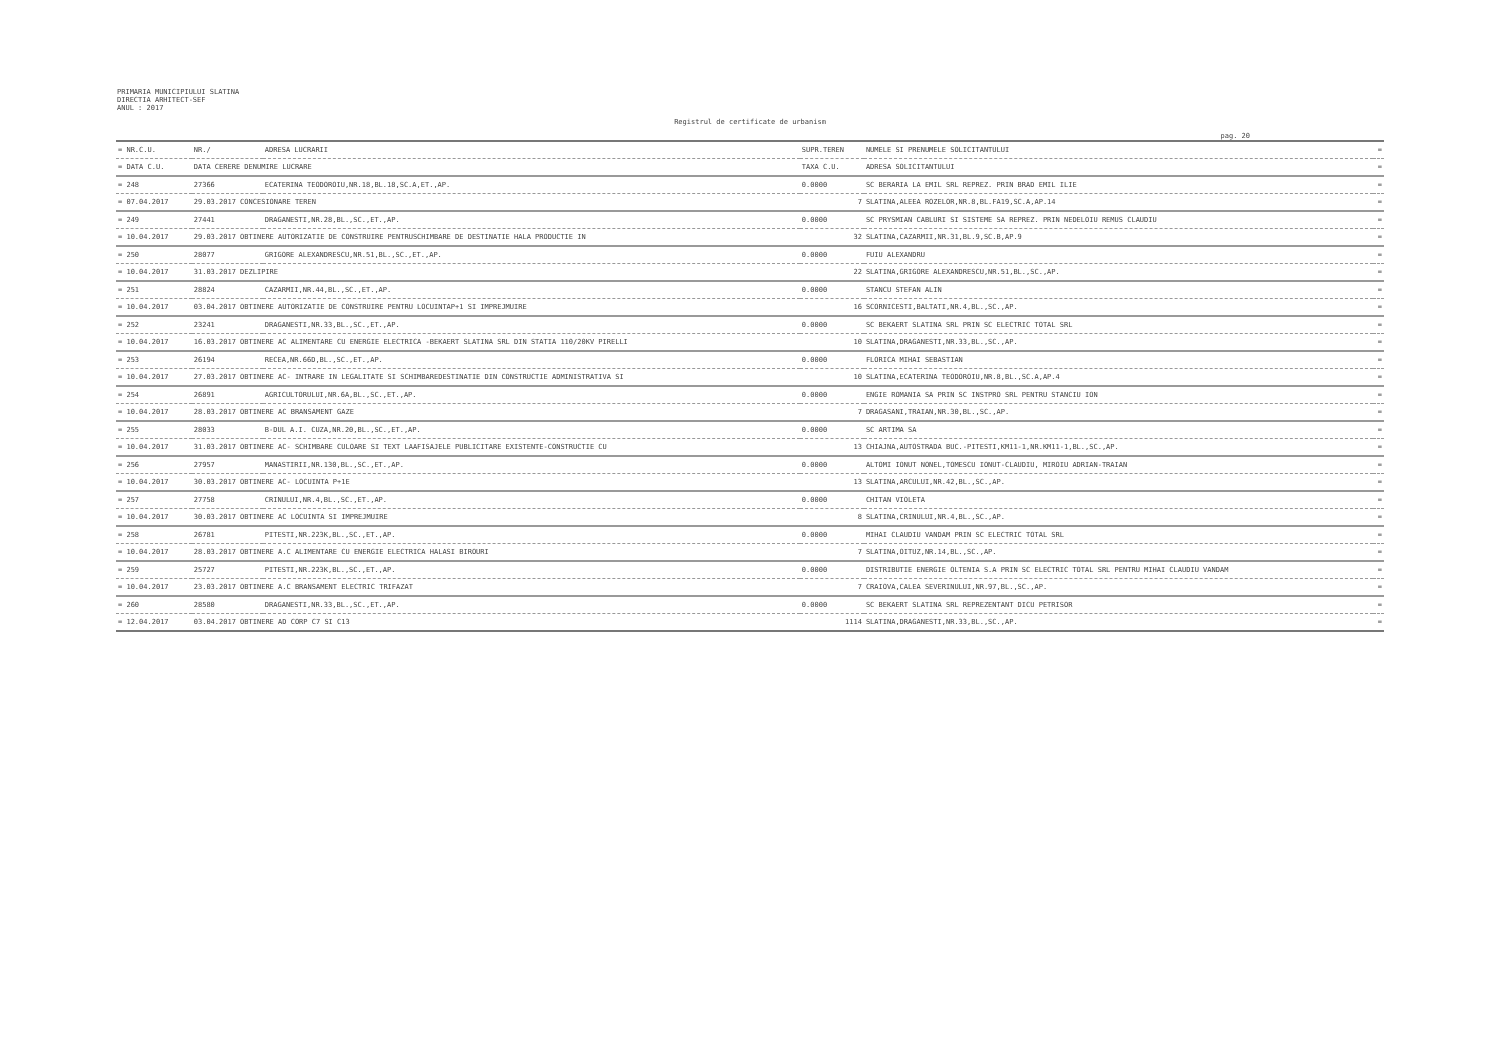PRIMARIA MUNICIPIULUI SLATINA
DIRECTIA ARHITECT-SEF
ANUL : 2017
Registrul de certificate de urbanism
pag. 20
| = NR.C.U. | NR./ | ADRESA LUCRARII | SUPR.TEREN | NUMELE SI PRENUMELE SOLICITANTULUI | = |
| = DATA C.U. | DATA CERERE DENUMIRE LUCRARE | | TAXA C.U. | ADRESA SOLICITANTULUI | = |
| = 248 | 27366 | ECATERINA TEODOROIU,NR.18,BL.18,SC.A,ET.,AP. | 0.0000 | SC BERARIA LA EMIL SRL REPREZ. PRIN BRAD EMIL ILIE | = |
| = 07.04.2017 | 29.03.2017 CONCESIONARE TEREN | | 7 | SLATINA,ALEEA ROZELOR,NR.8,BL.FA19,SC.A,AP.14 | = |
| = 249 | 27441 | DRAGANESTI,NR.28,BL.,SC.,ET.,AP. | 0.0000 | SC PRYSMIAN CABLURI SI SISTEME SA REPREZ. PRIN NEDELOIU REMUS CLAUDIU | = |
| = 10.04.2017 | 29.03.2017 OBTINERE AUTORIZATIE DE CONSTRUIRE PENTRUSCHIMBARE DE DESTINATIE HALA PRODUCTIE IN | | 32 | SLATINA,CAZARMII,NR.31,BL.9,SC.B,AP.9 | = |
| = 250 | 28077 | GRIGORE ALEXANDRESCU,NR.51,BL.,SC.,ET.,AP. | 0.0000 | FUIU ALEXANDRU | = |
| = 10.04.2017 | 31.03.2017 DEZLIPIRE | | 22 | SLATINA,GRIGORE ALEXANDRESCU,NR.51,BL.,SC.,AP. | = |
| = 251 | 28824 | CAZARMII,NR.44,BL.,SC.,ET.,AP. | 0.0000 | STANCU STEFAN ALIN | = |
| = 10.04.2017 | 03.04.2017 OBTINERE AUTORIZATIE DE CONSTRUIRE PENTRU LOCUINTAP+1 SI IMPREJMUIRE | | 16 | SCORNICESTI,BALTATI,NR.4,BL.,SC.,AP. | = |
| = 252 | 23241 | DRAGANESTI,NR.33,BL.,SC.,ET.,AP. | 0.0000 | SC BEKAERT SLATINA SRL PRIN SC ELECTRIC TOTAL SRL | = |
| = 10.04.2017 | 16.03.2017 OBTINERE AC ALIMENTARE CU ENERGIE ELECTRICA -BEKAERT SLATINA SRL DIN STATIA 110/20KV PIRELLI | | 10 | SLATINA,DRAGANESTI,NR.33,BL.,SC.,AP. | = |
| = 253 | 26194 | RECEA,NR.66D,BL.,SC.,ET.,AP. | 0.0000 | FLORICA MIHAI SEBASTIAN | = |
| = 10.04.2017 | 27.03.2017 OBTINERE AC- INTRARE IN LEGALITATE SI SCHIMBAREDESTINATIE DIN CONSTRUCTIE ADMINISTRATIVA SI | | 10 | SLATINA,ECATERINA TEODOROIU,NR.8,BL.,SC.A,AP.4 | = |
| = 254 | 26891 | AGRICULTORULUI,NR.6A,BL.,SC.,ET.,AP. | 0.0000 | ENGIE ROMANIA SA PRIN SC INSTPRO SRL PENTRU STANCIU ION | = |
| = 10.04.2017 | 28.03.2017 OBTINERE AC BRANSAMENT GAZE | | 7 | DRAGASANI,TRAIAN,NR.30,BL.,SC.,AP. | = |
| = 255 | 28033 | B-DUL A.I. CUZA,NR.20,BL.,SC.,ET.,AP. | 0.0000 | SC ARTIMA SA | = |
| = 10.04.2017 | 31.03.2017 OBTINERE AC- SCHIMBARE CULOARE SI TEXT LAAFISAJELE PUBLICITARE EXISTENTE-CONSTRUCTIE CU | | 13 | CHIAJNA,AUTOSTRADA BUC.-PITESTI,KM11-1,NR.KM11-1,BL.,SC.,AP. | = |
| = 256 | 27957 | MANASTIRII,NR.130,BL.,SC.,ET.,AP. | 0.0000 | ALTOMI IONUT NONEL,TOMESCU IONUT-CLAUDIU, MIROIU ADRIAN-TRAIAN | = |
| = 10.04.2017 | 30.03.2017 OBTINERE AC- LOCUINTA P+1E | | 13 | SLATINA,ARCULUI,NR.42,BL.,SC.,AP. | = |
| = 257 | 27758 | CRINULUI,NR.4,BL.,SC.,ET.,AP. | 0.0000 | CHITAN VIOLETA | = |
| = 10.04.2017 | 30.03.2017 OBTINERE AC LOCUINTA SI IMPREJMUIRE | | 8 | SLATINA,CRINULUI,NR.4,BL.,SC.,AP. | = |
| = 258 | 26781 | PITESTI,NR.223K,BL.,SC.,ET.,AP. | 0.0000 | MIHAI CLAUDIU VANDAM PRIN SC ELECTRIC TOTAL SRL | = |
| = 10.04.2017 | 28.03.2017 OBTINERE A.C ALIMENTARE CU ENERGIE ELECTRICA HALASI BIROURI | | 7 | SLATINA,OITUZ,NR.14,BL.,SC.,AP. | = |
| = 259 | 25727 | PITESTI,NR.223K,BL.,SC.,ET.,AP. | 0.0000 | DISTRIBUTIE ENERGIE OLTENIA S.A PRIN SC ELECTRIC TOTAL SRL PENTRU MIHAI CLAUDIU VANDAM | = |
| = 10.04.2017 | 23.03.2017 OBTINERE A.C BRANSAMENT ELECTRIC TRIFAZAT | | 7 | CRAIOVA,CALEA SEVERINULUI,NR.97,BL.,SC.,AP. | = |
| = 260 | 28580 | DRAGANESTI,NR.33,BL.,SC.,ET.,AP. | 0.0000 | SC BEKAERT SLATINA SRL REPREZENTANT DICU PETRISOR | = |
| = 12.04.2017 | 03.04.2017 OBTINERE AD CORP C7 SI C13 | | 1114 | SLATINA,DRAGANESTI,NR.33,BL.,SC.,AP. | = |